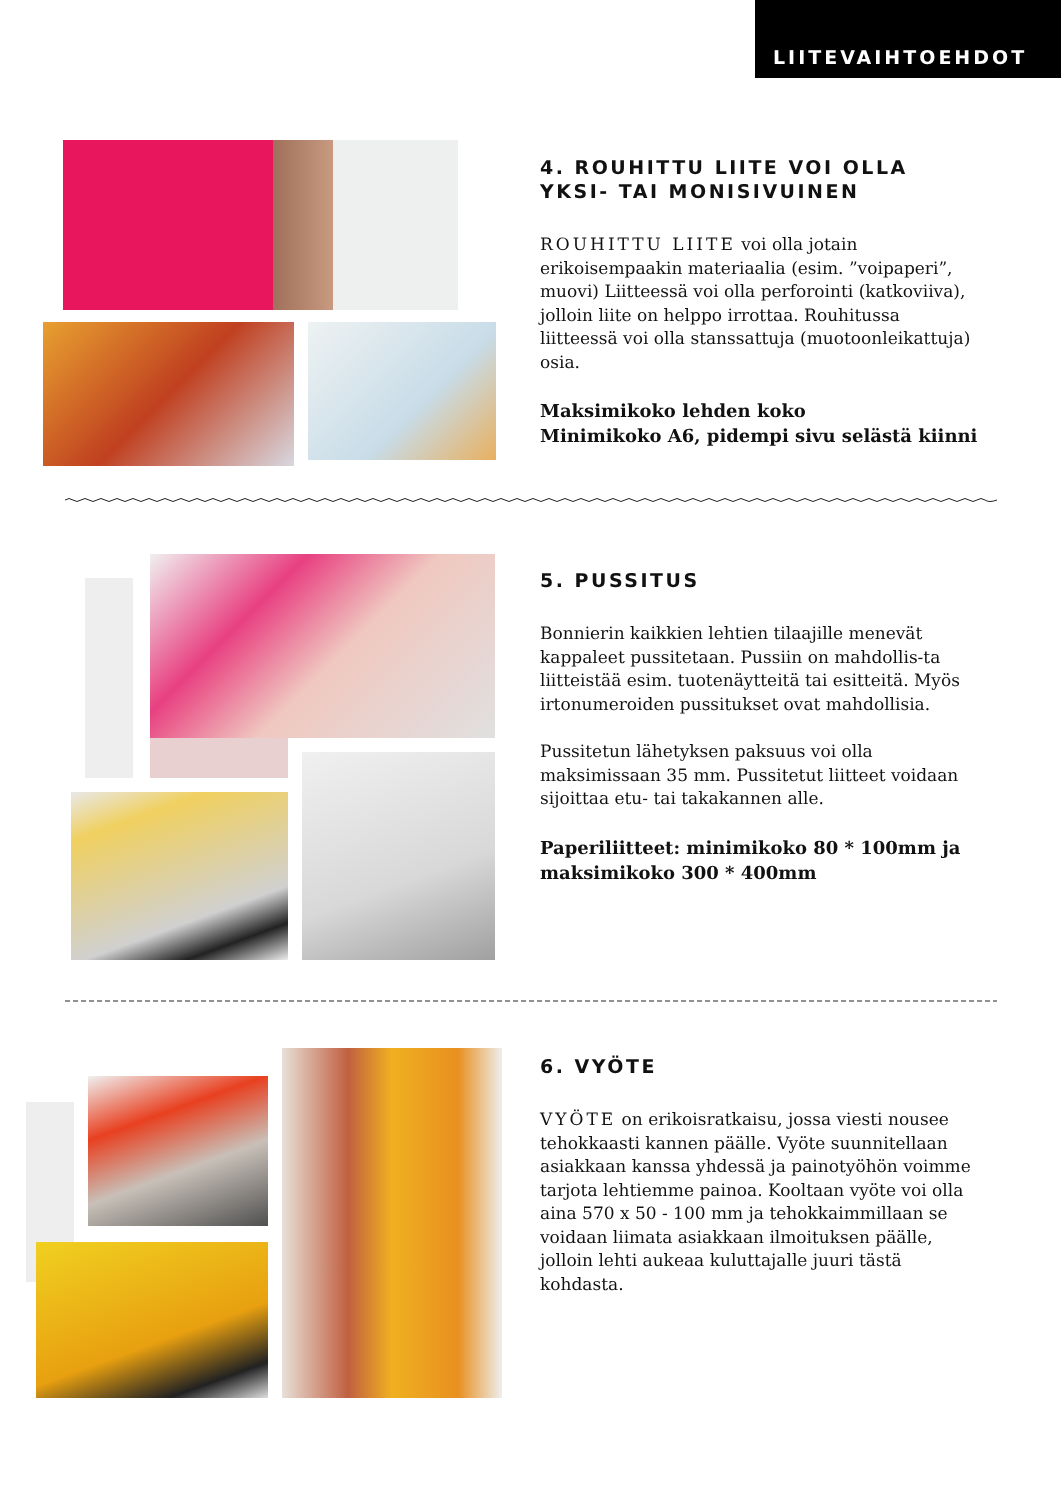LIITEVAIHTOEHDOT
4. ROUHITTU LIITE VOI OLLA YKSI- TAI MONISIVUINEN
ROUHITTU LIITE voi olla jotain erikoisempaakin materiaalia (esim. ”voipaperi”, muovi) Liitteessä voi olla perforointi (katkoviiva), jolloin liite on helppo irrottaa. Rouhitussa liitteessä voi olla stanssattuja (muotoonleikattuja) osia.
Maksimikoko lehden koko
Minimikoko A6, pidempi sivu selästä kiinni
5. PUSSITUS
Bonnierin kaikkien lehtien tilaajille menevät kappaleet pussitetaan. Pussiin on mahdollis-ta liitteistää esim. tuotenäytteitä tai esitteitä. Myös irtonumeroiden pussitukset ovat mahdollisia.
Pussitetun lähetyksen paksuus voi olla maksimissaan 35 mm. Pussitetut liitteet voidaan sijoittaa etu- tai takakannen alle.
Paperiliitteet: minimikoko 80 * 100mm ja maksimikoko 300 * 400mm
6. VYÖTE
VYÖTE on erikoisratkaisu, jossa viesti nousee tehokkaasti kannen päälle. Vyöte suunnitellaan asiakkaan kanssa yhdessä ja painotyöhön voimme tarjota lehtiemme painoa. Kooltaan vyöte voi olla aina 570 x 50 - 100 mm ja tehokkaimmillaan se voidaan liimata asiakkaan ilmoituksen päälle, jolloin lehti aukeaa kuluttajalle juuri tästä kohdasta.